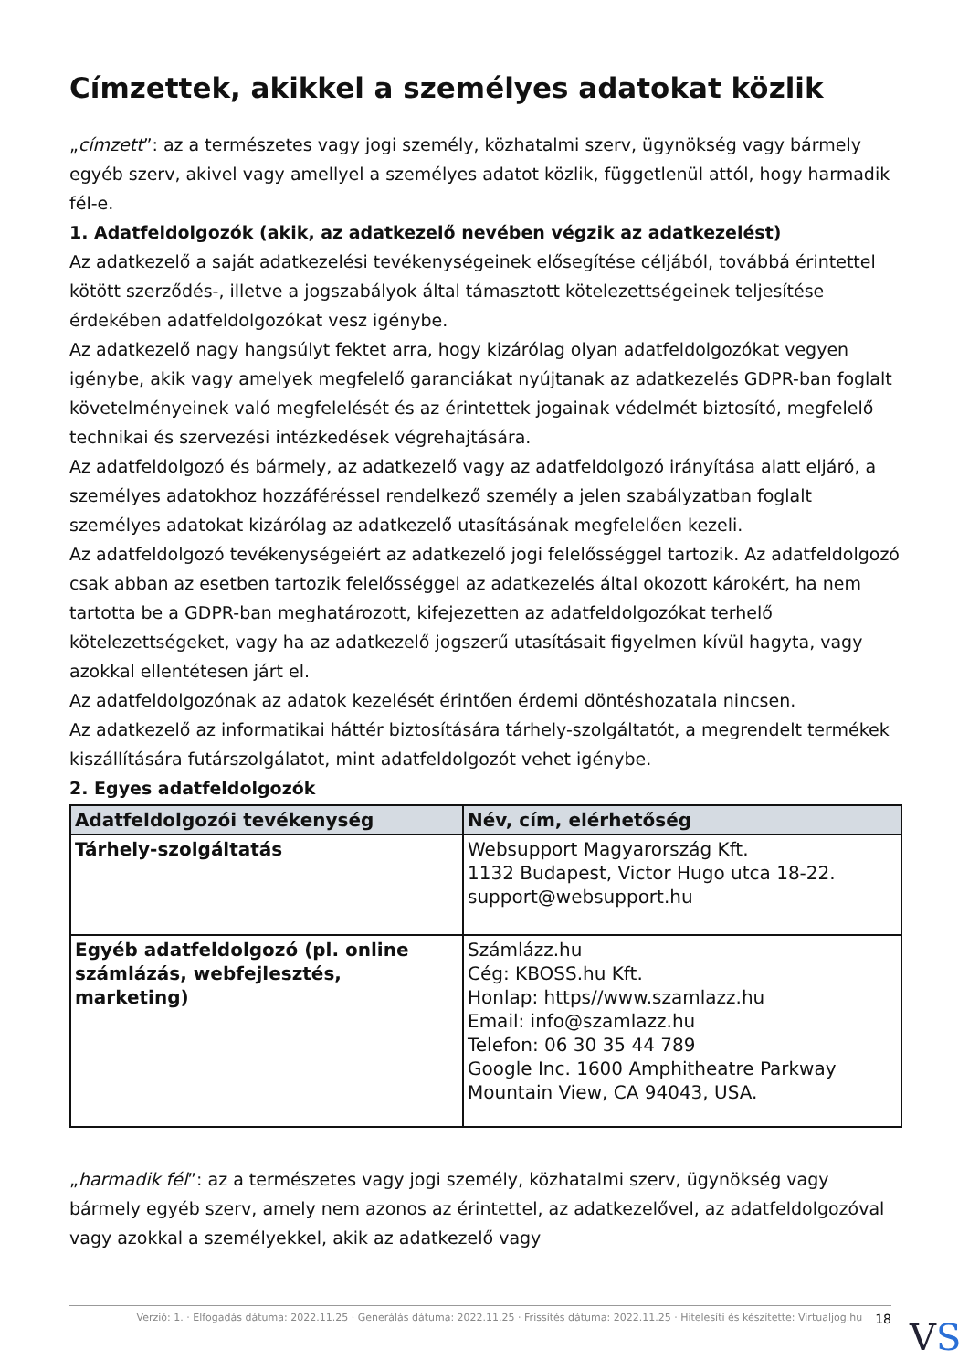Címzettek, akikkel a személyes adatokat közlik
„címzett”: az a természetes vagy jogi személy, közhatalmi szerv, ügynökség vagy bármely egyéb szerv, akivel vagy amellyel a személyes adatot közlik, függetlenül attól, hogy harmadik fél-e.
1. Adatfeldolgozók (akik, az adatkezelő nevében végzik az adatkezelést)
Az adatkezelő a saját adatkezelési tevékenységeinek elősegítése céljából, továbbá érintettel kötött szerződés-, illetve a jogszabályok által támasztott kötelezettségeinek teljesítése érdekében adatfeldolgozókat vesz igénybe.
Az adatkezelő nagy hangsúlyt fektet arra, hogy kizárólag olyan adatfeldolgozókat vegyen igénybe, akik vagy amelyek megfelelő garanciákat nyújtanak az adatkezelés GDPR-ban foglalt követelményeinek való megfelelését és az érintettek jogainak védelmét biztosító, megfelelő technikai és szervezési intézkedések végrehajtására.
Az adatfeldolgozó és bármely, az adatkezelő vagy az adatfeldolgozó irányítása alatt eljáró, a személyes adatokhoz hozzáféréssel rendelkező személy a jelen szabályzatban foglalt személyes adatokat kizárólag az adatkezelő utasításának megfelelően kezeli.
Az adatfeldolgozó tevékenységeiért az adatkezelő jogi felelősséggel tartozik. Az adatfeldolgozó csak abban az esetben tartozik felelősséggel az adatkezelés által okozott károkért, ha nem tartotta be a GDPR-ban meghatározott, kifejezetten az adatfeldolgozókat terhelő kötelezettségeket, vagy ha az adatkezelő jogszerű utasításait figyelmen kívül hagyta, vagy azokkal ellentétesen járt el.
Az adatfeldolgozónak az adatok kezelését érintően érdemi döntéshozatala nincsen.
Az adatkezelő az informatikai háttér biztosítására tárhely-szolgáltatót, a megrendelt termékek kiszállítására futárszolgálatot, mint adatfeldolgozót vehet igénybe.
2. Egyes adatfeldolgozók
| Adatfeldolgozói tevékenység | Név, cím, elérhetőség |
| --- | --- |
| Tárhely-szolgáltatás | Websupport Magyarország Kft. 1132 Budapest, Victor Hugo utca 18-22. support@websupport.hu |
| Egyéb adatfeldolgozó (pl. online számlázás, webfejlesztés, marketing) | Számlázz.hu Cég: KBOSS.hu Kft. Honlap: https//www.szamlazz.hu Email: info@szamlazz.hu Telefon: 06 30 35 44 789 Google Inc. 1600 Amphitheatre Parkway Mountain View, CA 94043, USA. |
„harmadik fél”: az a természetes vagy jogi személy, közhatalmi szerv, ügynökség vagy bármely egyéb szerv, amely nem azonos az érintettel, az adatkezelővel, az adatfeldolgozóval vagy azokkal a személyekkel, akik az adatkezelő vagy
Verzió: 1. · Elfogadás dátuma: 2022.11.25 · Generálás dátuma: 2022.11.25 · Frissítés dátuma: 2022.11.25 · Hitelesíti és készítette: Virtualjog.hu 18
VS